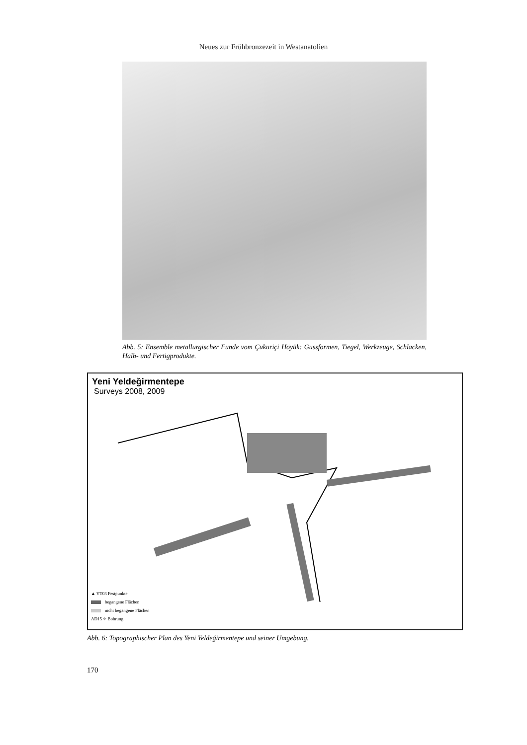Neues zur Frühbronzezeit in Westanatolien
Abb. 5: Ensemble metallurgischer Funde vom Çukuriçi Höyük: Gussformen, Tiegel, Werkzeuge, Schlacken, Halb- und Fertigprodukte.
Yeni Yeldeğirmentepe
Surveys 2008, 2009
▲ YT03 Festpunkte
begangene Flächen
nicht begangene Flächen
AD15 ⌖ Bohrung
Abb. 6: Topographischer Plan des Yeni Yeldeğirmentepe und seiner Umgebung.
170